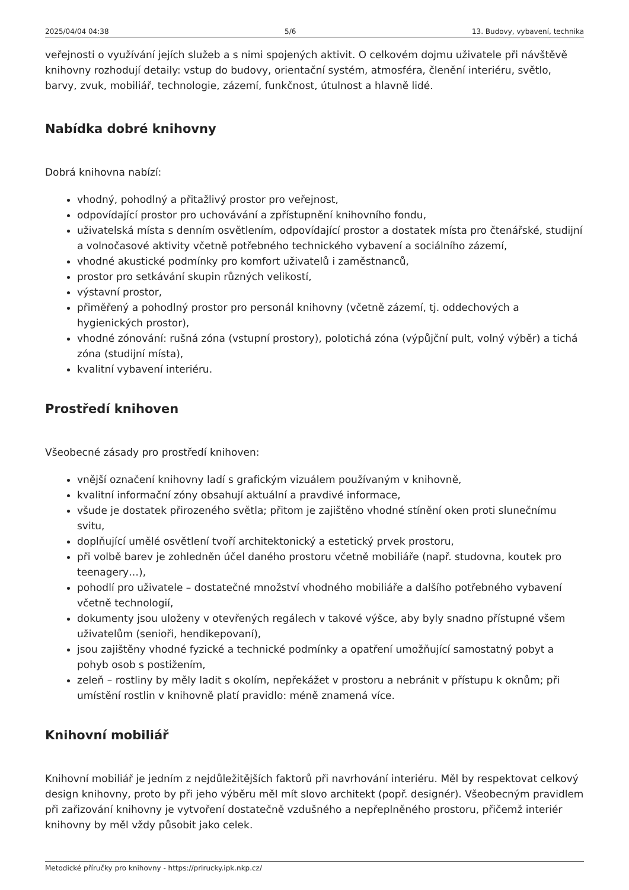2025/04/04 04:38 5/6 13. Budovy, vybavení, technika
veřejnosti o využívání jejích služeb a s nimi spojených aktivit. O celkovém dojmu uživatele při návštěvě knihovny rozhodují detaily: vstup do budovy, orientační systém, atmosféra, členění interiéru, světlo, barvy, zvuk, mobiliář, technologie, zázemí, funkčnost, útulnost a hlavně lidé.
Nabídka dobré knihovny
Dobrá knihovna nabízí:
vhodný, pohodlný a přitažlivý prostor pro veřejnost,
odpovídající prostor pro uchovávání a zpřístupnění knihovního fondu,
uživatelská místa s denním osvětlením, odpovídající prostor a dostatek místa pro čtenářské, studijní a volnočasové aktivity včetně potřebného technického vybavení a sociálního zázemí,
vhodné akustické podmínky pro komfort uživatelů i zaměstnanců,
prostor pro setkávání skupin různých velikostí,
výstavní prostor,
přiměřený a pohodlný prostor pro personál knihovny (včetně zázemí, tj. oddechových a hygienických prostor),
vhodné zónování: rušná zóna (vstupní prostory), polotichá zóna (výpůjční pult, volný výběr) a tichá zóna (studijní místa),
kvalitní vybavení interiéru.
Prostředí knihoven
Všeobecné zásady pro prostředí knihoven:
vnější označení knihovny ladí s grafickým vizuálem používaným v knihovně,
kvalitní informační zóny obsahují aktuální a pravdivé informace,
všude je dostatek přirozeného světla; přitom je zajištěno vhodné stínění oken proti slunečnímu svitu,
doplňující umělé osvětlení tvoří architektonický a estetický prvek prostoru,
při volbě barev je zohledněn účel daného prostoru včetně mobiliáře (např. studovna, koutek pro teenagery…),
pohodlí pro uživatele – dostatečné množství vhodného mobiliáře a dalšího potřebného vybavení včetně technologií,
dokumenty jsou uloženy v otevřených regálech v takové výšce, aby byly snadno přístupné všem uživatelům (senioři, hendikepovaní),
jsou zajištěny vhodné fyzické a technické podmínky a opatření umožňující samostatný pobyt a pohyb osob s postižením,
zeleň – rostliny by měly ladit s okolím, nepřekážet v prostoru a nebránit v přístupu k oknům; při umístění rostlin v knihovně platí pravidlo: méně znamená více.
Knihovní mobiliář
Knihovní mobiliář je jedním z nejdůležitějších faktorů při navrhování interiéru. Měl by respektovat celkový design knihovny, proto by při jeho výběru měl mít slovo architekt (popř. designér). Všeobecným pravidlem při zařizování knihovny je vytvoření dostatečně vzdušného a nepřeplněného prostoru, přičemž interiér knihovny by měl vždy působit jako celek.
Metodické příručky pro knihovny - https://prirucky.ipk.nkp.cz/